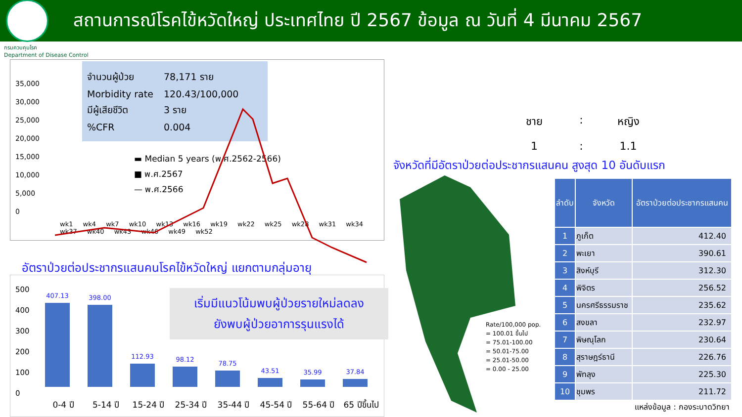สถานการณ์โรคไข้หวัดใหญ่ ประเทศไทย ปี 2567 ข้อมูล ณ วันที่ 4 มีนาคม 2567
กรมควบคุมโรค
Department of Disease Control
จำนวนผู้ป่วย 78,171 ราย
Morbidity rate 120.43/100,000
มีผู้เสียชีวิต 3 ราย
%CFR 0.004
▬ Median 5 years (พ.ศ.2562-2566)
■ พ.ศ.2567
— พ.ศ.2566
35,000
30,000
25,000
20,000
15,000
10,000
5,000
0
wk1 wk4 wk7 wk10 wk13 wk16 wk19 wk22 wk25 wk28 wk31 wk34 wk37 wk40 wk43 wk46 wk49 wk52
อัตราป่วยต่อประชากรแสนคนโรคไข้หวัดใหญ่ แยกตามกลุ่มอายุ
500
400
300
200
100
0
407.13
398.00
112.93
98.12
78.75
43.51
35.99
37.84
0-4 ปี 5-14 ปี 15-24 ปี 25-34 ปี 35-44 ปี 45-54 ปี 55-64 ปี 65 ปีขึ้นไป
เริ่มมีแนวโน้มพบผู้ป่วยรายใหม่ลดลง
ยังพบผู้ป่วยอาการรุนแรงได้
ชาย
:
หญิง
1
:
1.1
จังหวัดที่มีอัตราป่วยต่อประชากรแสนคน สูงสุด 10 อันดับแรก
Rate/100,000 pop.
= 100.01 ขึ้นไป
= 75.01-100.00
= 50.01-75.00
= 25.01-50.00
= 0.00 - 25.00
| ลำดับ | จังหวัด | อัตราป่วยต่อประชากรแสนคน |
| --- | --- | --- |
| 1 | ภูเก็ต | 412.40 |
| 2 | พะเยา | 390.61 |
| 3 | สิงห์บุรี | 312.30 |
| 4 | พิจิตร | 256.52 |
| 5 | นครศรีธรรมราช | 235.62 |
| 6 | สงขลา | 232.97 |
| 7 | พิษณุโลก | 230.64 |
| 8 | สุราษฎร์ธานี | 226.76 |
| 9 | พัทลุง | 225.30 |
| 10 | ชุมพร | 211.72 |
แหล่งข้อมูล : กองระบาดวิทยา